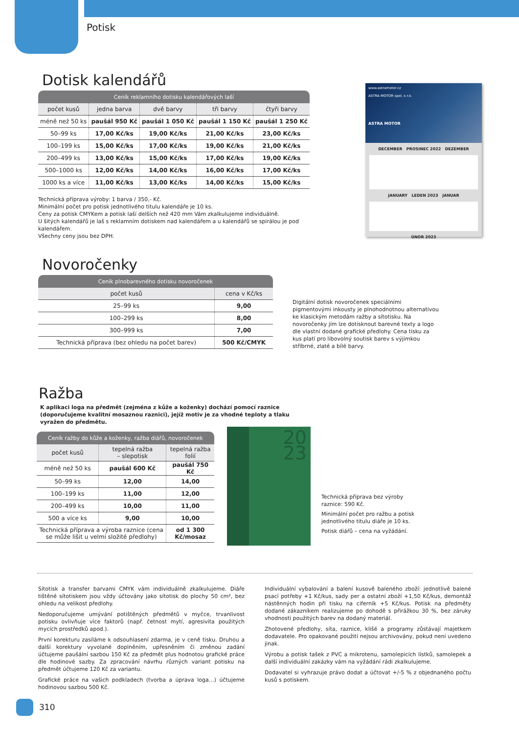Potisk
Dotisk kalendářů
| Ceník reklamního dotisku kalendářových laší | | | | |
| --- | --- | --- | --- | --- |
| počet kusů | jedna barva | dvě barvy | tři barvy | čtyři barvy |
| méně než 50 ks | paušál 950 Kč | paušál 1 050 Kč | paušál 1 150 Kč | paušál 1 250 Kč |
| 50–99 ks | 17,00 Kč/ks | 19,00 Kč/ks | 21,00 Kč/ks | 23,00 Kč/ks |
| 100–199 ks | 15,00 Kč/ks | 17,00 Kč/ks | 19,00 Kč/ks | 21,00 Kč/ks |
| 200–499 ks | 13,00 Kč/ks | 15,00 Kč/ks | 17,00 Kč/ks | 19,00 Kč/ks |
| 500–1000 ks | 12,00 Kč/ks | 14,00 Kč/ks | 16,00 Kč/ks | 17,00 Kč/ks |
| 1000 ks a více | 11,00 Kč/ks | 13,00 Kč/ks | 14,00 Kč/ks | 15,00 Kč/ks |
Technická příprava výroby: 1 barva / 350,- Kč.
Minimální počet pro potisk jednotlivého titulu kalendáře je 10 ks.
Ceny za potisk CMYKem a potisk laší delších než 420 mm Vám zkalkulujeme individuálně.
U šitých kalendářů je laš s reklamním dotiskem nad kalendářem a u kalendářů se spirálou je pod kalendářem.
Všechny ceny jsou bez DPH.
www.astramotor.cz
ASTRA MOTOR spol. s r.o.
ASTRA MOTOR
DECEMBER PROSINEC 2022 DEZEMBER
JANUARY LEDEN 2023 JANUAR
ÚNOR 2023
Novoročenky
| Ceník plnobarevného dotisku novoročenek | |
| --- | --- |
| počet kusů | cena v Kč/ks |
| 25–99 ks | 9,00 |
| 100–299 ks | 8,00 |
| 300–999 ks | 7,00 |
| Technická příprava (bez ohledu na počet barev) | 500 Kč/CMYK |
Digitální dotisk novoročenek speciálními pigmentovými inkousty je plnohodnotnou alternativou ke klasickým metodám ražby a sítotisku. Na novoročenky jím lze dotisknout barevné texty a logo dle vlastní dodané grafické předlohy. Cena tisku za kus platí pro libovolný soutisk barev s výjimkou stříbrné, zlaté a bílé barvy.
Ražba
K aplikaci loga na předmět (zejména z kůže a koženky) dochází pomocí raznice (doporučujeme kvalitní mosaznou raznici), jejíž motiv je za vhodné teploty a tlaku vyražen do předmětu.
| Ceník ražby do kůže a koženky, ražba diářů, novoročenek | | |
| --- | --- | --- |
| počet kusů | tepelná ražba – slepotisk | tepelná ražba folií |
| méně než 50 ks | paušál 600 Kč | paušál 750 Kč |
| 50–99 ks | 12,00 | 14,00 |
| 100–199 ks | 11,00 | 12,00 |
| 200–499 ks | 10,00 | 11,00 |
| 500 a více ks | 9,00 | 10,00 |
| Technická příprava a výroba raznice (cena se může lišit u velmi složité předlohy) | | od 1 300 Kč/mosaz |
20
23
Technická příprava bez výroby raznice: 590 Kč.
Minimální počet pro ražbu a potisk jednotlivého titulu diáře je 10 ks.
Potisk diářů – cena na vyžádání.
Sítotisk a transfer barvami CMYK vám individuálně zkalkulujeme. Diáře tištěné sítotiskem jsou vždy účtovány jako sítotisk do plochy 50 cm², bez ohledu na velikost předlohy.
Nedoporučujeme umývání potištěných předmětů v myčce, trvanlivost potisku ovlivňuje více faktorů (např. četnost mytí, agresivita použitých mycích prostředků apod.).
První korekturu zasíláme k odsouhlasení zdarma, je v ceně tisku. Druhou a další korektury vyvolané doplněním, upřesněním či změnou zadání účtujeme paušální sazbou 150 Kč za předmět plus hodnotou grafické práce dle hodinové sazby. Za zpracování návrhu různých variant potisku na předmět účtujeme 120 Kč za variantu.
Grafické práce na vašich podkladech (tvorba a úprava loga…) účtujeme hodinovou sazbou 500 Kč.
Individuální vybalování a balení kusově baleného zboží: jednotlivě balené psací potřeby +1 Kč/kus, sady per a ostatní zboží +1,50 Kč/kus, demontáž nástěnných hodin při tisku na ciferník +5 Kč/kus. Potisk na předměty dodané zákazníkem realizujeme po dohodě s přirážkou 30 %, bez záruky vhodnosti použitých barev na dodaný materiál.
Zhotovené předlohy, síta, raznice, klišé a programy zůstávají majetkem dodavatele. Pro opakované použití nejsou archivovány, pokud není uvedeno jinak.
Výrobu a potisk tašek z PVC a mikrotenu, samolepicích lístků, samolepek a další individuální zakázky vám na vyžádání rádi zkalkulujeme.
Dodavatel si vyhrazuje právo dodat a účtovat +/-5 % z objednaného počtu kusů s potiskem.
310